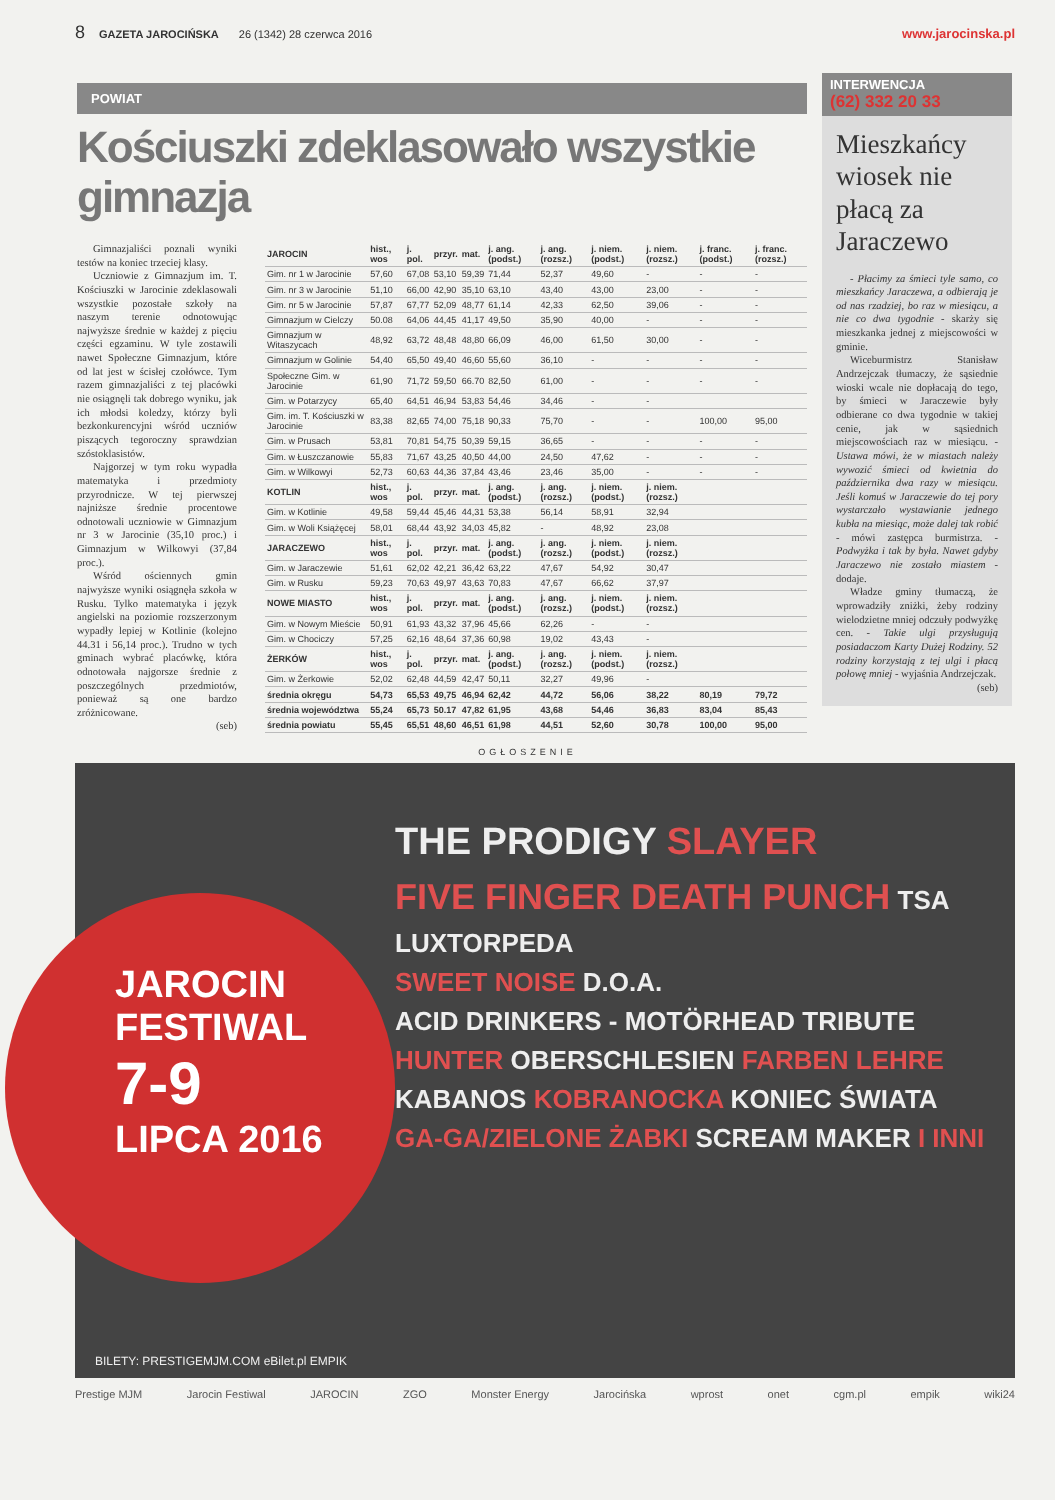8 GAZETA JAROCIŃSKA 26 (1342) 28 czerwca 2016 www.jarocinska.pl
POWIAT
Kościuszki zdeklasowało wszystkie gimnazja
Gimnazjaliści poznali wyniki testów na koniec trzeciej klasy.
Uczniowie z Gimnazjum im. T. Kościuszki w Jarocinie zdeklasowali wszystkie pozostałe szkoły na naszym terenie odnotowując najwyższe średnie w każdej z pięciu części egzaminu. W tyle zostawili nawet Społeczne Gimnazjum, które od lat jest w ścisłej czołówce. Tym razem gimnazjaliści z tej placówki nie osiągnęli tak dobrego wyniku, jak ich młodsi koledzy, którzy byli bezkonkurencyjni wśród uczniów piszących tegoroczny sprawdzian szóstoklasistów.
Najgorzej w tym roku wypadła matematyka i przedmioty przyrodnicze. W tej pierwszej najniższe średnie procentowe odnotowali uczniowie w Gimnazjum nr 3 w Jarocinie (35,10 proc.) i Gimnazjum w Wilkowyi (37,84 proc.).
Wśród ościennych gmin najwyższe wyniki osiągnęła szkoła w Rusku. Tylko matematyka i język angielski na poziomie rozszerzonym wypadły lepiej w Kotlinie (kolejno 44.31 i 56,14 proc.). Trudno w tych gminach wybrać placówkę, która odnotowała najgorsze średnie z poszczególnych przedmiotów, ponieważ są one bardzo zróżnicowane.
(seb)
| JAROCIN | hist., wos | j. pol. | przyr. | mat. | j. ang. (podst.) | j. ang. (rozsz.) | j. niem. (podst.) | j. niem. (rozsz.) | j. franc. (podst.) | j. franc. (rozsz.) |
| --- | --- | --- | --- | --- | --- | --- | --- | --- | --- | --- |
| Gim. nr 1 w Jarocinie | 57,60 | 67,08 | 53,10 | 59,39 | 71,44 | 52,37 | 49,60 | - | - | - |
| Gim. nr 3 w Jarocinie | 51,10 | 66,00 | 42,90 | 35,10 | 63,10 | 43,40 | 43,00 | 23,00 | - | - |
| Gim. nr 5 w Jarocinie | 57,87 | 67,77 | 52,09 | 48,77 | 61,14 | 42,33 | 62,50 | 39,06 | - | - |
| Gimnazjum w Cielczy | 50.08 | 64,06 | 44,45 | 41,17 | 49,50 | 35,90 | 40,00 | - | - | - |
| Gimnazjum w Witaszycach | 48,92 | 63,72 | 48,48 | 48,80 | 66,09 | 46,00 | 61,50 | 30,00 | - | - |
| Gimnazjum w Golinie | 54,40 | 65,50 | 49,40 | 46,60 | 55,60 | 36,10 | - | - | - | - |
| Społeczne Gim. w Jarocinie | 61,90 | 71,72 | 59,50 | 66.70 | 82,50 | 61,00 | - | - | - | - |
| Gim. w Potarzycy | 65,40 | 64,51 | 46,94 | 53,83 | 54,46 | 34,46 | - | - | | |
| Gim. im. T. Kościuszki w Jarocinie | 83,38 | 82,65 | 74,00 | 75,18 | 90,33 | 75,70 | - | - | 100,00 | 95,00 |
| Gim. w Prusach | 53,81 | 70,81 | 54,75 | 50,39 | 59,15 | 36,65 | - | - | - | - |
| Gim. w Łuszczanowie | 55,83 | 71,67 | 43,25 | 40,50 | 44,00 | 24,50 | 47,62 | - | - | - |
| Gim. w Wilkowyi | 52,73 | 60,63 | 44,36 | 37,84 | 43,46 | 23,46 | 35,00 | - | - | - |
| KOTLIN | hist., wos | j. pol. | przyr. | mat. | j. ang. (podst.) | j. ang. (rozsz.) | j. niem. (podst.) | j. niem. (rozsz.) | | |
| Gim. w Kotlinie | 49,58 | 59,44 | 45,46 | 44,31 | 53,38 | 56,14 | 58,91 | 32,94 | | |
| Gim. w Woli Książęcej | 58,01 | 68,44 | 43,92 | 34,03 | 45,82 | - | 48,92 | 23,08 | | |
| JARACZEWO | hist., wos | j. pol. | przyr. | mat. | j. ang. (podst.) | j. ang. (rozsz.) | j. niem. (podst.) | j. niem. (rozsz.) | | |
| Gim. w Jaraczewie | 51,61 | 62,02 | 42,21 | 36,42 | 63,22 | 47,67 | 54,92 | 30,47 | | |
| Gim. w Rusku | 59,23 | 70,63 | 49,97 | 43,63 | 70,83 | 47,67 | 66,62 | 37,97 | | |
| NOWE MIASTO | hist., wos | j. pol. | przyr. | mat. | j. ang. (podst.) | j. ang. (rozsz.) | j. niem. (podst.) | j. niem. (rozsz.) | | |
| Gim. w Nowym Mieście | 50,91 | 61,93 | 43,32 | 37,96 | 45,66 | 62,26 | - | - | | |
| Gim. w Chociczy | 57,25 | 62,16 | 48,64 | 37,36 | 60,98 | 19,02 | 43,43 | - | | |
| ŻERKÓW | hist., wos | j. pol. | przyr. | mat. | j. ang. (podst.) | j. ang. (rozsz.) | j. niem. (podst.) | j. niem. (rozsz.) | | |
| Gim. w Żerkowie | 52,02 | 62,48 | 44,59 | 42,47 | 50,11 | 32,27 | 49,96 | - | | |
| średnia okręgu | 54,73 | 65,53 | 49,75 | 46,94 | 62,42 | 44,72 | 56,06 | 38,22 | 80,19 | 79,72 |
| średnia województwa | 55,24 | 65,73 | 50.17 | 47,82 | 61,95 | 43,68 | 54,46 | 36,83 | 83,04 | 85,43 |
| średnia powiatu | 55,45 | 65,51 | 48,60 | 46,51 | 61,98 | 44,51 | 52,60 | 30,78 | 100,00 | 95,00 |
INTERWENCJA
(62) 332 20 33
Mieszkańcy wiosek nie płacą za Jaraczewo
- Płacimy za śmieci tyle samo, co mieszkańcy Jaraczewa, a odbierają je od nas rzadziej, bo raz w miesiącu, a nie co dwa tygodnie - skarży się mieszkanka jednej z miejscowości w gminie.
Wiceburmistrz Stanisław Andrzejczak tłumaczy, że sąsiednie wioski wcale nie dopłacają do tego, by śmieci w Jaraczewie były odbierane co dwa tygodnie w takiej cenie, jak w sąsiednich miejscowościach raz w miesiącu. - Ustawa mówi, że w miastach należy wywozić śmieci od kwietnia do października dwa razy w miesiącu. Jeśli komuś w Jaraczewie do tej pory wystarczało wystawianie jednego kubła na miesiąc, może dalej tak robić - mówi zastępca burmistrza. - Podwyżka i tak by była. Nawet gdyby Jaraczewo nie zostało miastem - dodaje.
Władze gminy tłumaczą, że wprowadziły zniżki, żeby rodziny wielodzietne mniej odczuły podwyżkę cen. - Takie ulgi przysługują posiadaczom Karty Dużej Rodziny. 52 rodziny korzystają z tej ulgi i płacą połowę mniej - wyjaśnia Andrzejczak.
(seb)
OGŁOSZENIE
JAROCIN FESTIWAL
7-9
LIPCA 2016
THE PRODIGY SLAYER
FIVE FINGER DEATH PUNCH TSA LUXTORPEDA
SWEET NOISE D.O.A.
ACID DRINKERS - MOTÖRHEAD TRIBUTE
HUNTER OBERSCHLESIEN FARBEN LEHRE
KABANOS KOBRANOCKA KONIEC ŚWIATA
GA-GA/ZIELONE ŻABKI SCREAM MAKER I INNI
BILETY: PRESTIGEMJM.COM eBilet.pl EMPIK
Prestige MJM Jarocin Festiwal JAROCIN ZGO Monster Energy Jarocińska wprost onet cgm.pl empik wiki24